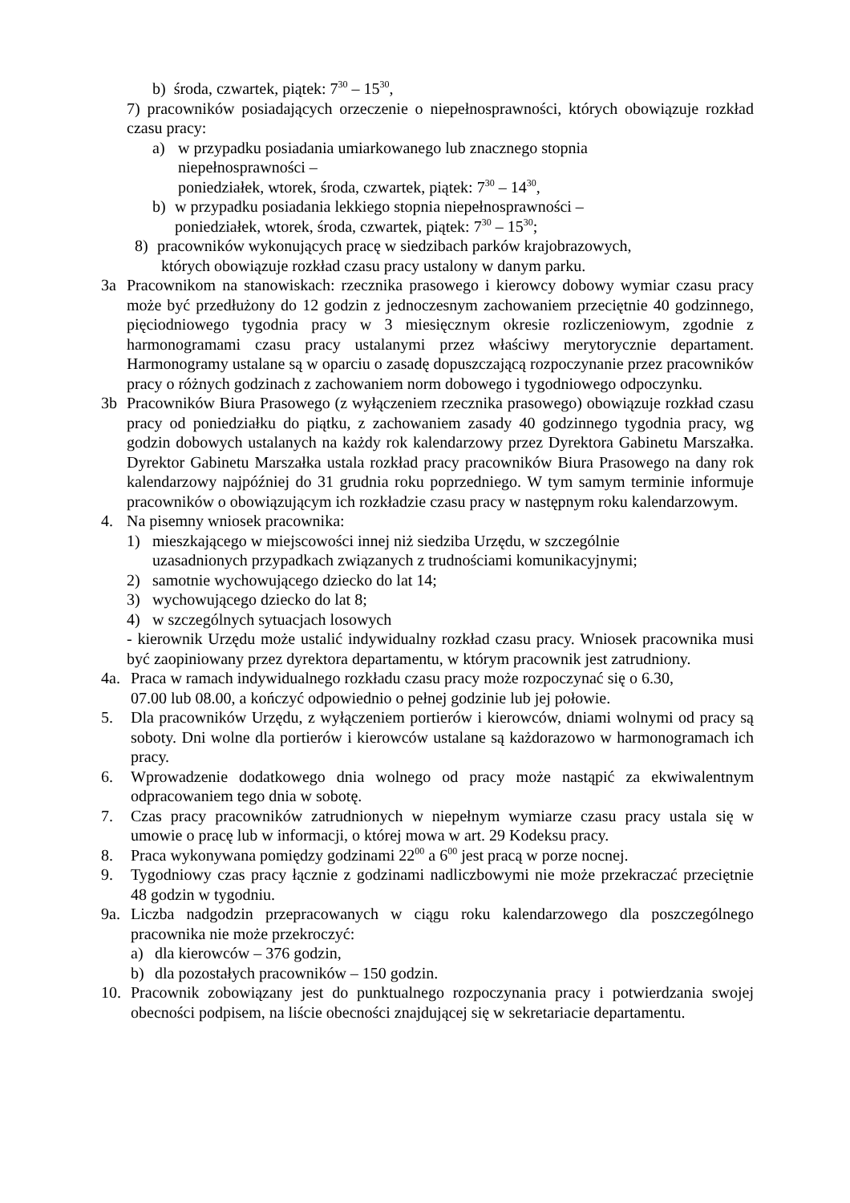b) środa, czwartek, piątek: 7<sup>30</sup> – 15<sup>30</sup>,
7) pracowników posiadających orzeczenie o niepełnosprawności, których obowiązuje rozkład czasu pracy:
a) w przypadku posiadania umiarkowanego lub znacznego stopnia
niepełnosprawności –
poniedziałek, wtorek, środa, czwartek, piątek: 7<sup>30</sup> – 14<sup>30</sup>,
b) w przypadku posiadania lekkiego stopnia niepełnosprawności –
poniedziałek, wtorek, środa, czwartek, piątek: 7<sup>30</sup> – 15<sup>30</sup>;
8) pracowników wykonujących pracę w siedzibach parków krajobrazowych,
których obowiązuje rozkład czasu pracy ustalony w danym parku.
3a Pracownikom na stanowiskach: rzecznika prasowego i kierowcy dobowy wymiar czasu pracy może być przedłużony do 12 godzin z jednoczesnym zachowaniem przeciętnie 40 godzinnego, pięciodniowego tygodnia pracy w 3 miesięcznym okresie rozliczeniowym, zgodnie z harmonogramami czasu pracy ustalanymi przez właściwy merytorycznie departament. Harmonogramy ustalane są w oparciu o zasadę dopuszczającą rozpoczynanie przez pracowników pracy o różnych godzinach z zachowaniem norm dobowego i tygodniowego odpoczynku.
3b Pracowników Biura Prasowego (z wyłączeniem rzecznika prasowego) obowiązuje rozkład czasu pracy od poniedziałku do piątku, z zachowaniem zasady 40 godzinnego tygodnia pracy, wg godzin dobowych ustalanych na każdy rok kalendarzowy przez Dyrektora Gabinetu Marszałka. Dyrektor Gabinetu Marszałka ustala rozkład pracy pracowników Biura Prasowego na dany rok kalendarzowy najpóźniej do 31 grudnia roku poprzedniego. W tym samym terminie informuje pracowników o obowiązującym ich rozkładzie czasu pracy w następnym roku kalendarzowym.
4. Na pisemny wniosek pracownika:
1) mieszkającego w miejscowości innej niż siedziba Urzędu, w szczególnie
uzasadnionych przypadkach związanych z trudnościami komunikacyjnymi;
2) samotnie wychowującego dziecko do lat 14;
3) wychowującego dziecko do lat 8;
4) w szczególnych sytuacjach losowych
- kierownik Urzędu może ustalić indywidualny rozkład czasu pracy. Wniosek pracownika musi być zaopiniowany przez dyrektora departamentu, w którym pracownik jest zatrudniony.
4a. Praca w ramach indywidualnego rozkładu czasu pracy może rozpoczynać się o 6.30,
07.00 lub 08.00, a kończyć odpowiednio o pełnej godzinie lub jej połowie.
5. Dla pracowników Urzędu, z wyłączeniem portierów i kierowców, dniami wolnymi od pracy są soboty. Dni wolne dla portierów i kierowców ustalane są każdorazowo w harmonogramach ich pracy.
6. Wprowadzenie dodatkowego dnia wolnego od pracy może nastąpić za ekwiwalentnym odpracowaniem tego dnia w sobotę.
7. Czas pracy pracowników zatrudnionych w niepełnym wymiarze czasu pracy ustala się w umowie o pracę lub w informacji, o której mowa w art. 29 Kodeksu pracy.
8. Praca wykonywana pomiędzy godzinami 22<sup>00</sup> a 6<sup>00</sup> jest pracą w porze nocnej.
9. Tygodniowy czas pracy łącznie z godzinami nadliczbowymi nie może przekraczać przeciętnie 48 godzin w tygodniu.
9a. Liczba nadgodzin przepracowanych w ciągu roku kalendarzowego dla poszczególnego pracownika nie może przekroczyć:
a) dla kierowców – 376 godzin,
b) dla pozostałych pracowników – 150 godzin.
10. Pracownik zobowiązany jest do punktualnego rozpoczynania pracy i potwierdzania swojej obecności podpisem, na liście obecności znajdującej się w sekretariacie departamentu.